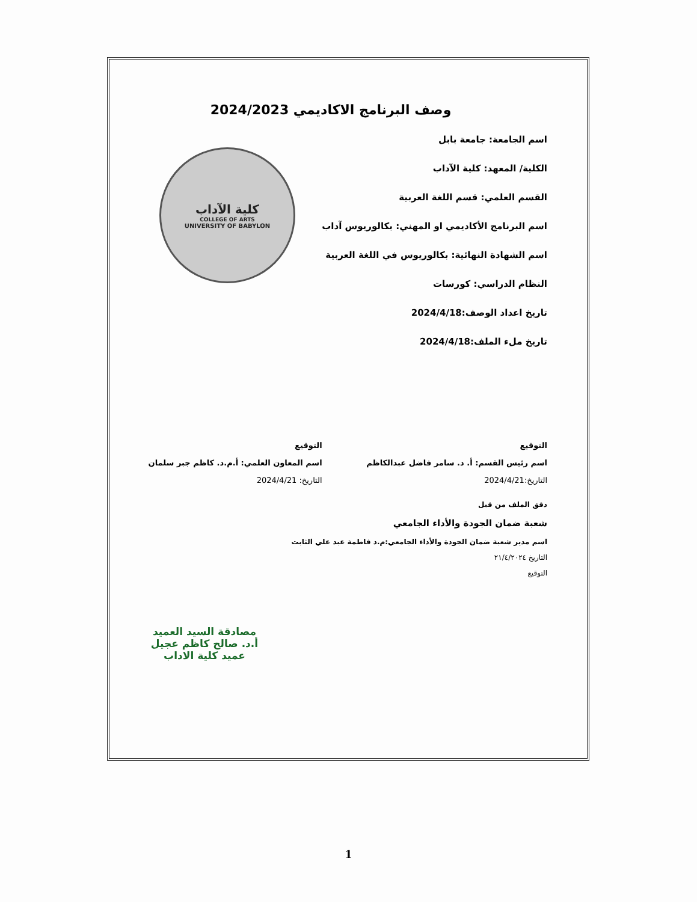كلية الآداب
COLLEGE OF ARTS
UNIVERSITY OF BABYLON
وصف البرنامج الاكاديمي 2024/2023
اسم الجامعة: جامعة بابل
الكلية/ المعهد: كلية الآداب
القسم العلمي: قسم اللغة العربية
اسم البرنامج الأكاديمي او المهني: بكالوريوس آداب
اسم الشهادة النهائية: بكالوريوس في اللغة العربية
النظام الدراسي: كورسات
تاريخ اعداد الوصف:2024/4/18
تاريخ ملء الملف:2024/4/18
التوقيع
اسم رئيس القسم: أ. د. سامر فاضل عبدالكاظم
التاريخ:2024/4/21
التوقيع
اسم المعاون العلمي: أ.م.د. كاظم جبر سلمان
التاريخ: 2024/4/21
دقق الملف من قبل
شعبة ضمان الجودة والأداء الجامعي
اسم مدير شعبة ضمان الجودة والأداء الجامعي:م.د فاطمة عبد علي الثابت
التاريخ ٢١/٤/٢٠٢٤
التوقيع
مصادقة السيد العميد
أ.د. صالح كاظم عجيل
عميد كلية الاداب
1